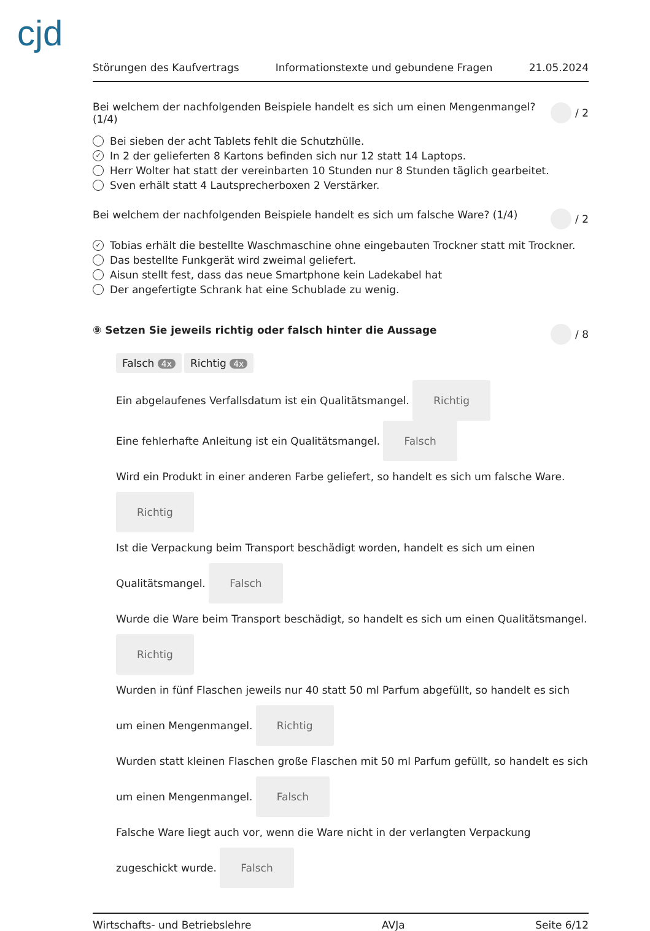cjd
Störungen des Kaufvertrags Informationstexte und gebundene Fragen 21.05.2024
Bei welchem der nachfolgenden Beispiele handelt es sich um einen Mengenmangel? (1/4) / 2
Bei sieben der acht Tablets fehlt die Schutzhülle.
✓ In 2 der gelieferten 8 Kartons befinden sich nur 12 statt 14 Laptops.
Herr Wolter hat statt der vereinbarten 10 Stunden nur 8 Stunden täglich gearbeitet.
Sven erhält statt 4 Lautsprecherboxen 2 Verstärker.
Bei welchem der nachfolgenden Beispiele handelt es sich um falsche Ware? (1/4) / 2
✓ Tobias erhält die bestellte Waschmaschine ohne eingebauten Trockner statt mit Trockner.
Das bestellte Funkgerät wird zweimal geliefert.
Aisun stellt fest, dass das neue Smartphone kein Ladekabel hat
Der angefertigte Schrank hat eine Schublade zu wenig.
⑨ Setzen Sie jeweils richtig oder falsch hinter die Aussage / 8
Falsch 4x Richtig 4x
Ein abgelaufenes Verfallsdatum ist ein Qualitätsmangel. Richtig
Eine fehlerhafte Anleitung ist ein Qualitätsmangel. Falsch
Wird ein Produkt in einer anderen Farbe geliefert, so handelt es sich um falsche Ware.
Richtig
Ist die Verpackung beim Transport beschädigt worden, handelt es sich um einen Qualitätsmangel. Falsch
Wurde die Ware beim Transport beschädigt, so handelt es sich um einen Qualitätsmangel. Richtig
Wurden in fünf Flaschen jeweils nur 40 statt 50 ml Parfum abgefüllt, so handelt es sich um einen Mengenmangel. Richtig
Wurden statt kleinen Flaschen große Flaschen mit 50 ml Parfum gefüllt, so handelt es sich um einen Mengenmangel. Falsch
Falsche Ware liegt auch vor, wenn die Ware nicht in der verlangten Verpackung zugeschickt wurde. Falsch
Wirtschafts- und Betriebslehre AVJa Seite 6/12